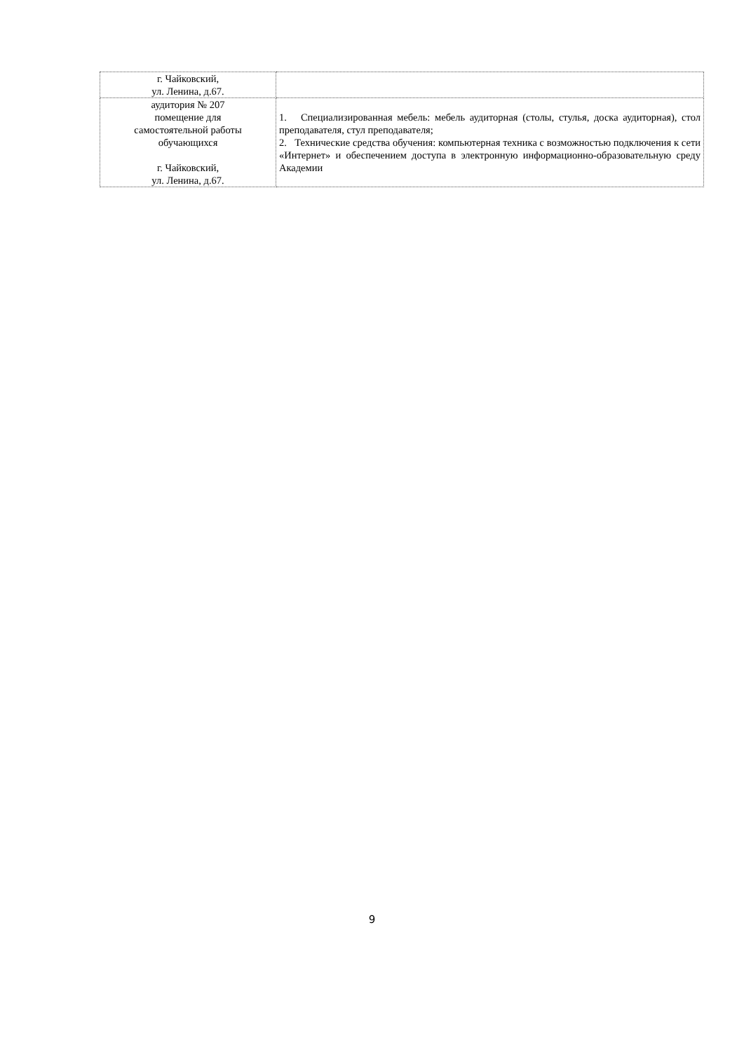| г. Чайковский, ул. Ленина, д.67. | |
| аудитория № 207 помещение для самостоятельной работы обучающихся г. Чайковский, ул. Ленина, д.67. | 1. Специализированная мебель: мебель аудиторная (столы, стулья, доска аудиторная), стол преподавателя, стул преподавателя; 2. Технические средства обучения: компьютерная техника с возможностью подключения к сети «Интернет» и обеспечением доступа в электронную информационно-образовательную среду Академии |
9